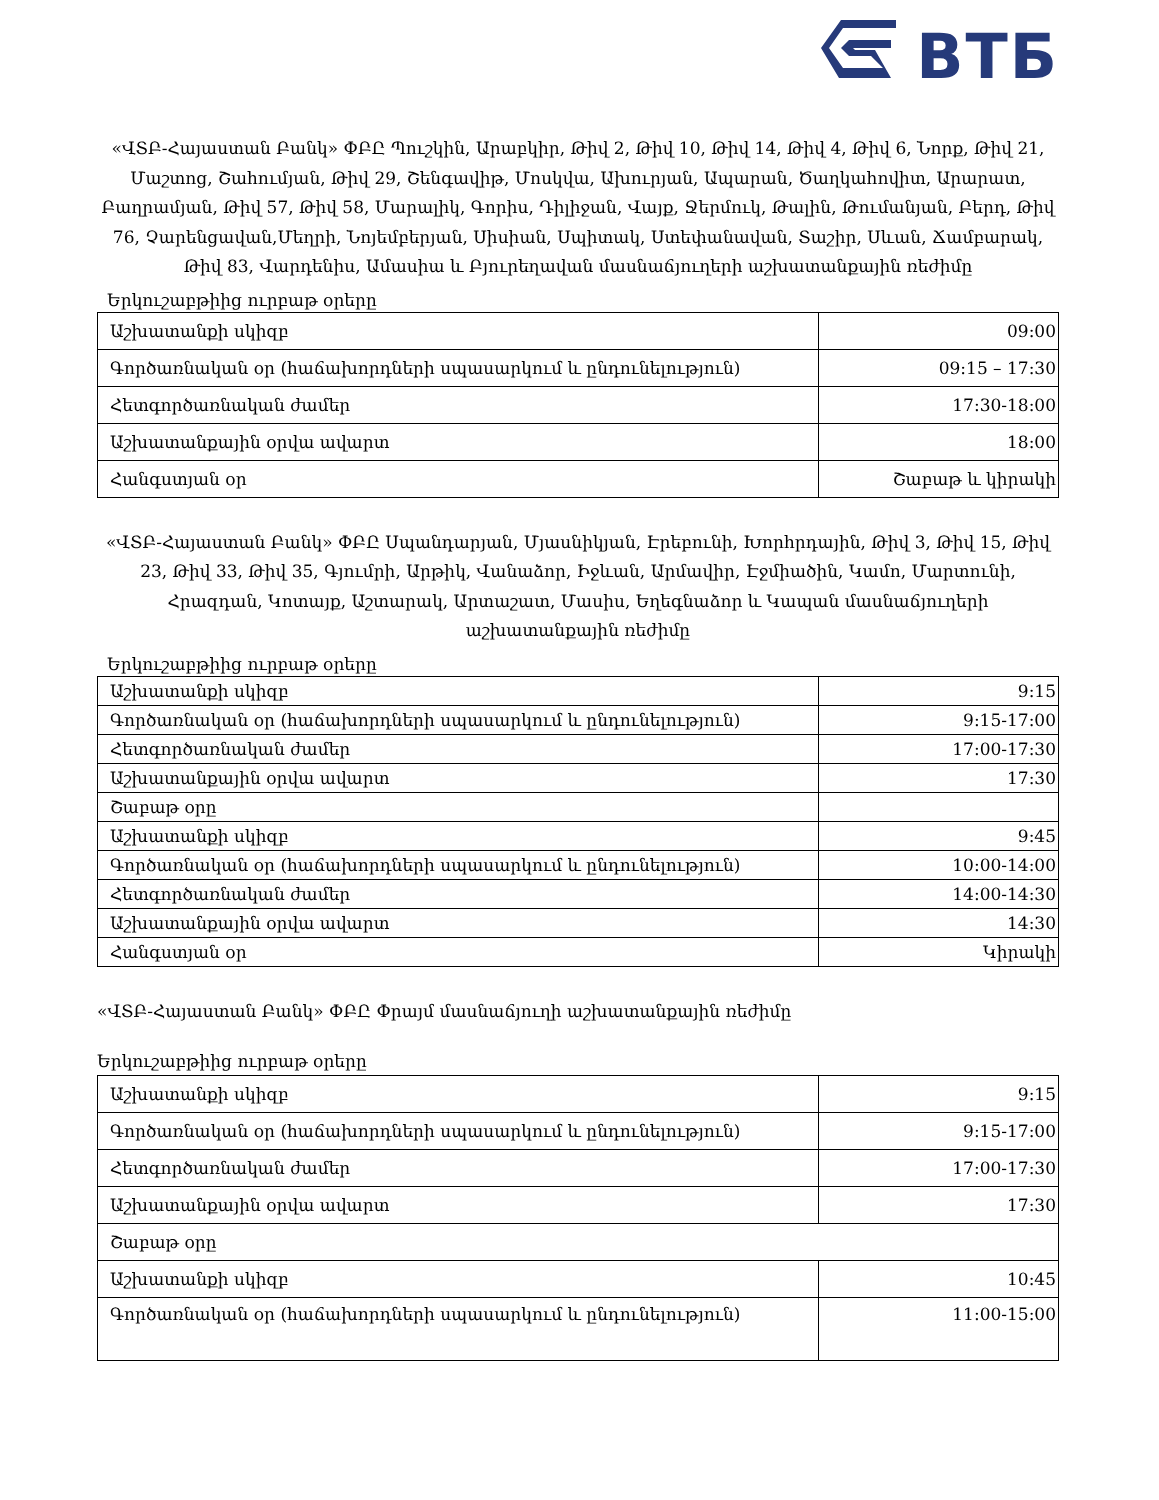ВТБ
«ՎՏԲ-Հայաստան Բանկ» ՓԲԸ Պուշկին, Արաբկիր, Թիվ 2, Թիվ 10, Թիվ 14, Թիվ 4, Թիվ 6, Նորք, Թիվ 21, Մաշտոց, Շահումյան, Թիվ 29, Շենգավիթ, Մոսկվա, Ախուրյան, Ապարան, Ծաղկահովիտ, Արարատ, Բաղրամյան, Թիվ 57, Թիվ 58, Մարալիկ, Գորիս, Դիլիջան, Վայք, Ջերմուկ, Թալին, Թումանյան, Բերդ, Թիվ 76, Չարենցավան,Մեղրի, Նոյեմբերյան, Սիսիան, Սպիտակ, Ստեփանավան, Տաշիր, Սևան, Ճամբարակ, Թիվ 83, Վարդենիս, Ամասիա և Բյուրեղավան մասնաճյուղերի աշխատանքային ռեժիմը
Երկուշաբթիից ուրբաթ օրերը
| Աշխատանքի սկիզբ | 09:00 |
| Գործառնական օր (հաճախորդների սպասարկում և ընդունելություն) | 09:15 – 17:30 |
| Հետգործառնական ժամեր | 17:30-18:00 |
| Աշխատանքային օրվա ավարտ | 18:00 |
| Հանգստյան օր | Շաբաթ և կիրակի |
«ՎՏԲ-Հայաստան Բանկ» ՓԲԸ Սպանդարյան, Մյասնիկյան, Էրեբունի, Խորհրդային, Թիվ 3, Թիվ 15, Թիվ 23, Թիվ 33, Թիվ 35, Գյումրի, Արթիկ, Վանաձոր, Իջևան, Արմավիր, Էջմիածին, Կամո, Մարտունի, Հրազդան, Կոտայք, Աշտարակ, Արտաշատ, Մասիս, Եղեգնաձոր և Կապան մասնաճյուղերի աշխատանքային ռեժիմը
Երկուշաբթիից ուրբաթ օրերը
| Աշխատանքի սկիզբ | 9:15 |
| Գործառնական օր (հաճախորդների սպասարկում և ընդունելություն) | 9:15-17:00 |
| Հետգործառնական ժամեր | 17:00-17:30 |
| Աշխատանքային օրվա ավարտ | 17:30 |
| Շաբաթ օրը | |
| Աշխատանքի սկիզբ | 9:45 |
| Գործառնական օր (հաճախորդների սպասարկում և ընդունելություն) | 10:00-14:00 |
| Հետգործառնական ժամեր | 14:00-14:30 |
| Աշխատանքային օրվա ավարտ | 14:30 |
| Հանգստյան օր | Կիրակի |
«ՎՏԲ-Հայաստան Բանկ» ՓԲԸ Փրայմ մասնաճյուղի աշխատանքային ռեժիմը
Երկուշաբթիից ուրբաթ օրերը
| Աշխատանքի սկիզբ | 9:15 |
| Գործառնական օր (հաճախորդների սպասարկում և ընդունելություն) | 9:15-17:00 |
| Հետգործառնական ժամեր | 17:00-17:30 |
| Աշխատանքային օրվա ավարտ | 17:30 |
| Շաբաթ օրը | |
| Աշխատանքի սկիզբ | 10:45 |
| Գործառնական օր (հաճախորդների սպասարկում և ընդունելություն) | 11:00-15:00 |